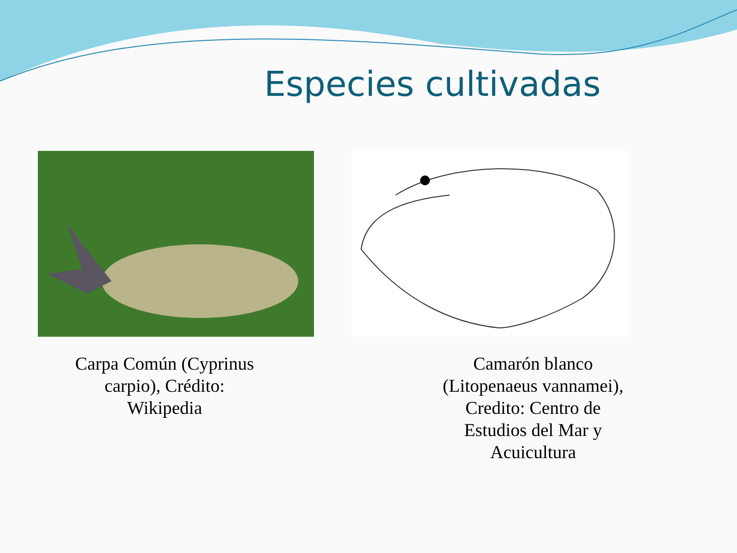Especies cultivadas
Carpa Común (Cyprinus
carpio), Crédito:
Wikipedia
Camarón blanco
(Litopenaeus vannamei),
Credito: Centro de
Estudios del Mar y
Acuicultura